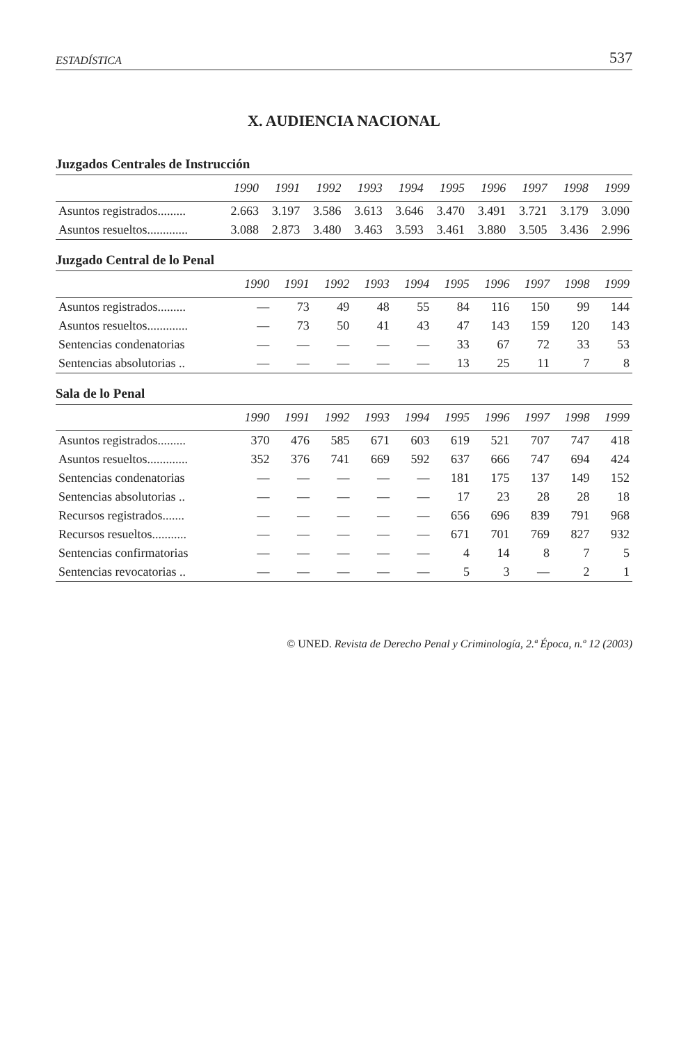ESTADÍSTICA 537
X. AUDIENCIA NACIONAL
| Juzgados Centrales de Instrucción | | | | | | | | | | |
| --- | --- | --- | --- | --- | --- | --- | --- | --- | --- | --- |
| | 1990 | 1991 | 1992 | 1993 | 1994 | 1995 | 1996 | 1997 | 1998 | 1999 |
| Asuntos registrados......... | 2.663 | 3.197 | 3.586 | 3.613 | 3.646 | 3.470 | 3.491 | 3.721 | 3.179 | 3.090 |
| Asuntos resueltos............. | 3.088 | 2.873 | 3.480 | 3.463 | 3.593 | 3.461 | 3.880 | 3.505 | 3.436 | 2.996 |
| Juzgado Central de lo Penal | | | | | | | | | | |
| --- | --- | --- | --- | --- | --- | --- | --- | --- | --- | --- |
| | 1990 | 1991 | 1992 | 1993 | 1994 | 1995 | 1996 | 1997 | 1998 | 1999 |
| Asuntos registrados......... | — | 73 | 49 | 48 | 55 | 84 | 116 | 150 | 99 | 144 |
| Asuntos resueltos............. | — | 73 | 50 | 41 | 43 | 47 | 143 | 159 | 120 | 143 |
| Sentencias condenatorias | — | — | — | — | — | 33 | 67 | 72 | 33 | 53 |
| Sentencias absolutorias .. | — | — | — | — | — | 13 | 25 | 11 | 7 | 8 |
| Sala de lo Penal | | | | | | | | | | |
| --- | --- | --- | --- | --- | --- | --- | --- | --- | --- | --- |
| | 1990 | 1991 | 1992 | 1993 | 1994 | 1995 | 1996 | 1997 | 1998 | 1999 |
| Asuntos registrados......... | 370 | 476 | 585 | 671 | 603 | 619 | 521 | 707 | 747 | 418 |
| Asuntos resueltos............. | 352 | 376 | 741 | 669 | 592 | 637 | 666 | 747 | 694 | 424 |
| Sentencias condenatorias | — | — | — | — | — | 181 | 175 | 137 | 149 | 152 |
| Sentencias absolutorias .. | — | — | — | — | — | 17 | 23 | 28 | 28 | 18 |
| Recursos registrados....... | — | — | — | — | — | 656 | 696 | 839 | 791 | 968 |
| Recursos resueltos........... | — | — | — | — | — | 671 | 701 | 769 | 827 | 932 |
| Sentencias confirmatorias | — | — | — | — | — | 4 | 14 | 8 | 7 | 5 |
| Sentencias revocatorias .. | — | — | — | — | — | 5 | 3 | — | 2 | 1 |
© UNED. Revista de Derecho Penal y Criminología, 2.ª Época, n.º 12 (2003)